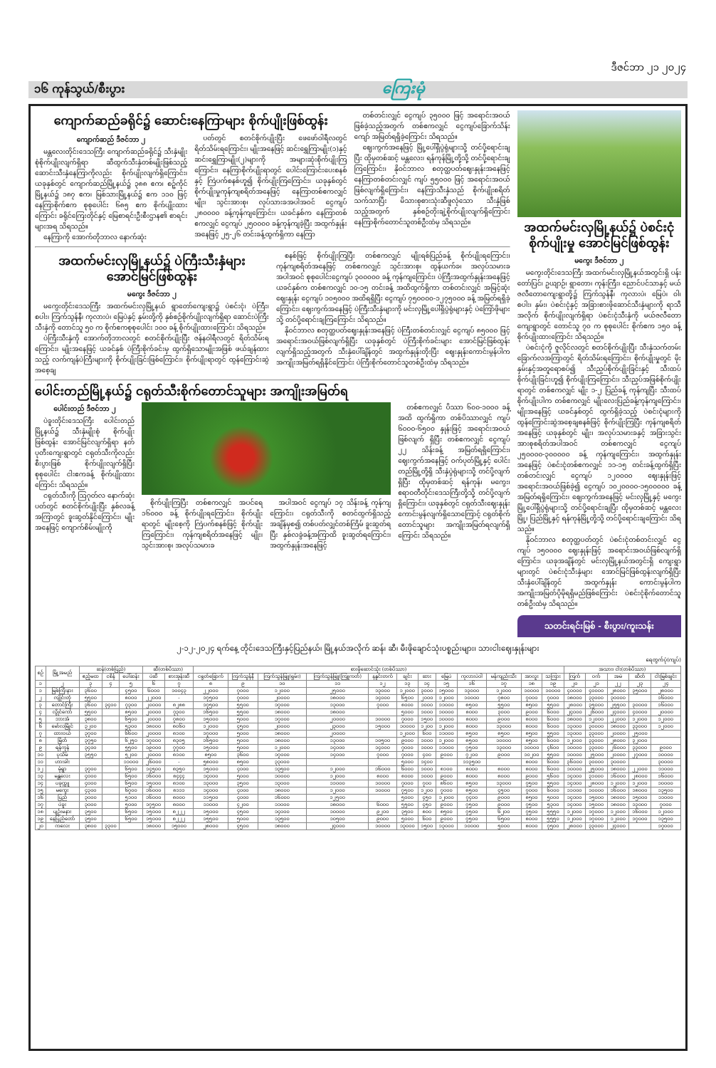ဒီဇင်ဘာ ၂၁ ၂၀၂၄
၁၆ ကုန်သွယ်/စီးပွား ကြေးမုံ
ကျောက်ဆည်ခရိုင်၌ ဆောင်းနေကြာများ စိုက်ပျိုးဖြစ်ထွန်း
ကျောက်ဆည် ဒီဇင်ဘာ ၂
မန္တလေးတိုင်းဒေသကြီး ကျောက်ဆည်ခရိုင်၌ သီးနှံမျိုးစုံစိုက်ပျိုးလျက်ရှိရာ ဆီထွက်သီးနှံတစ်မျိုးဖြစ်သည့် ဆောင်းသီးနှံနေကြာကိုလည်း စိုက်ပျိုးလျက်ရှိကြောင်း၊ ယခုနှစ်တွင် ကျောက်ဆည်မြို့နယ်၌ ၃၈၈ ဧက၊ စဉ့်ကိုင်မြို့နယ်၌ ၁၈၇ ဧက၊ မြစ်သားမြို့နယ်၌ ဧက ၁၁၀ ဖြင့် နေကြာစိုက်ဧက စုစုပေါင်း ၆၈၅ ဧက စိုက်ပျိုးထားကြောင်း ခရိုင်ကြေးတိုင်နှင့် မြေစာရင်းဦးစီးဌာန၏ စာရင်းများအရ သိရသည်။
နေကြာကို အောက်တိုဘာလ နောက်ဆုံး
ပတ်တွင် စတင်စိုက်ပျိုးပြီး ဖေဖော်ဝါရီလတွင် ရိတ်သိမ်းရကြောင်း၊ မျိုးအနေဖြင့် ဆင်းရွှေကြာမျိုး(၁)နှင့် ဆင်းရွှေကြာမျိုး(၂)များကို အများဆုံးစိုက်ပျိုးကြကြောင်း၊ နေကြာစိုက်ပျိုးရာတွင် ပေါင်းကြောင်းပေးစနစ်နှင့် ကြဲပက်စနစ်ဟူ၍ စိုက်ပျိုးကြကြောင်း၊ ယခုနှစ်တွင် စိုက်ပျိုးမှုကုန်ကျစရိတ်အနေဖြင့် နေကြာတစ်ဧကလျှင် မျိုး၊ သွင်းအားစု၊ လုပ်သားခအပါအဝင် ငွေကျပ် ၂၈၀၀၀၀ ခန့်ကုန်ကျကြောင်း၊ ယခင်နှစ်က နေကြာတစ်ဧကလျှင် ငွေကျပ် ၂၅၀၀၀၀ ခန့်ကုန်ကျခဲ့ပြီး အထွက်နှုန်းအနေဖြင့် ၂၅-၂၆ တင်းခန့်ထွက်ရှိကာ နေကြာ
တစ်တင်းလျှင် ငွေကျပ် ၃၅၀၀၀ ဖြင့် အရောင်းအဝယ်ဖြစ်ခဲ့သည့်အတွက် တစ်ဧကလျှင် ငွေကျပ်ခြောက်သိန်းကျော် အမြတ်ရရှိခဲ့ကြောင်း သိရသည်။
ဈေးကွက်အနေဖြင့် မြို့ပေါ်ရှိပွဲရုံများသို့ တင်ပို့ရောင်းချပြီး ထိုမှတစ်ဆင့် မန္တလေး၊ ရန်ကုန်မြို့တို့သို့ တင်ပို့ရောင်းချကြကြောင်း၊ နိုဝင်ဘာလ စတုတ္ထပတ်ဈေးနှုန်းအနေဖြင့် နေကြာတစ်တင်းလျှင် ကျပ် ၅၅၀၀၀ ဖြင့် အရောင်းအဝယ်ဖြစ်လျက်ရှိကြောင်း၊ နေကြာသီးနှံသည် စိုက်ပျိုးစရိတ်သက်သာပြီး မိသားစုစားသုံးဆီဖူလုံသော သီးနှံဖြစ်သည့်အတွက် နှစ်စဉ်တိုးချဲ့စိုက်ပျိုးလျက်ရှိကြောင်း နေကြာစိုက်တောင်သူတစ်ဦးထံမှ သိရသည်။
အထက်မင်းလှမြို့နယ်၌ ပဲကြီးသီးနှံများ အောင်မြင်ဖြစ်ထွန်း
မကွေး ဒီဇင်ဘာ ၂
မကွေးတိုင်းဒေသကြီး အထက်မင်းလှမြို့နယ် ရွာတော်ကျေးရွာ၌ ပဲစင်းငုံ၊ ပဲကြီး၊ စပါး၊ ကြက်သွန်နီ၊ ကုလားပဲ၊ မြေပဲနှင့် နှမ်းတို့ကို နှစ်စဉ်စိုက်ပျိုးလျက်ရှိရာ ဆောင်းပဲကြီးသီးနှံကို တောင်သူ ၅၀ က စိုက်ဧကစုစုပေါင်း ၁၀၀ ခန့် စိုက်ပျိုးထားကြောင်း သိရသည်။
ပဲကြီးသီးနှံကို အောက်တိုဘာလတွင် စတင်စိုက်ပျိုးပြီး ဇန်နဝါရီလတွင် ရိတ်သိမ်းရကြောင်း၊ မျိုးအနေဖြင့် ယခင်နှစ် ပဲကြီးစိုက်ခင်းမှ ထွက်ရှိသောမျိုးအဖြစ် ဖယ်ချန်ထားသည့် လက်ကျန်ပဲကြီးများကို စိုက်ပျိုးခြင်းဖြစ်ကြောင်း၊ စိုက်ပျိုးရာတွင် ထွန်ကြောင်းဆွဲအစေ့ချ
စနစ်ဖြင့် စိုက်ပျိုးကြပြီး တစ်ဧကလျှင် မျိုးရစ်ပြည်ခန့် စိုက်ပျိုးရကြောင်း၊ ကုန်ကျစရိတ်အနေဖြင့် တစ်ဧကလျှင် သွင်းအားစု၊ ထွန်ယက်ခ၊ အလုပ်သမားခအပါအဝင် စုစုပေါင်းငွေကျပ် ၃၀၀၀၀၀ ခန့် ကုန်ကျကြောင်း၊ ပဲကြီးအထွက်နှုန်းအနေဖြင့် ယခင်နှစ်က တစ်ဧကလျှင် ၁၀-၁၅ တင်းခန့် အထိထွက်ရှိကာ တစ်တင်းလျှင် အမြင့်ဆုံးဈေးနှုန်း ငွေကျပ် ၁၀၅၀၀၀ အထိရရှိပြီး ငွေကျပ် ၇၅၀၀၀၀-၁၂၇၅၀၀၀ ခန့် အမြတ်ရရှိခဲ့ကြောင်း၊ ဈေးကွက်အနေဖြင့် ပဲကြီးသီးနှံများကို မင်းလှမြို့ပေါ်ရှိပွဲရုံများနှင့် ပဲကြော်ဖိုများသို့ တင်ပို့ရောင်းချကြကြောင်း သိရသည်။
နိုဝင်ဘာလ စတုတ္ထပတ်ဈေးနှုန်းအနေဖြင့် ပဲကြီးတစ်တင်းလျှင် ငွေကျပ် ၈၅၀၀၀ ဖြင့် အရောင်းအဝယ်ဖြစ်လျက်ရှိပြီး ယခုနှစ်တွင် ပဲကြီးစိုက်ခင်းများ အောင်မြင်ဖြစ်ထွန်းလျက်ရှိသည့်အတွက် သီးနှံပေါ်ချိန်တွင် အထွက်နှုန်းတိုးပြီး ဈေးနှုန်းကောင်းမွန်ပါက အကျိုးအမြတ်ရရှိနိုင်ကြောင်း ပဲကြီးစိုက်တောင်သူတစ်ဦးထံမှ သိရသည်။
ပေါင်းတည်မြို့နယ်၌ ငရုတ်သီးစိုက်တောင်သူများ အကျိုးအမြတ်ရ
ပေါင်းတည် ဒီဇင်ဘာ ၂
ပဲခူးတိုင်းဒေသကြီး ပေါင်းတည်မြို့နယ်၌ သီးနှံမျိုးစုံ စိုက်ပျိုးဖြစ်ထွန်း အောင်မြင်လျက်ရှိရာ နတ်ပုတီးကျေးရွာတွင် ငရုတ်သီးကိုလည်း စီးပွားဖြစ် စိုက်ပျိုးလျက်ရှိပြီး စုစုပေါင်း ငါးဧကခန့် စိုက်ပျိုးထားကြောင်း သိရသည်။
ငရုတ်သီးကို ဩဂုတ်လ နောက်ဆုံးပတ်တွင် စတင်စိုက်ပျိုးပြီး နှစ်လခန့်အကြာတွင် ခူးဆွတ်နိုင်ကြောင်း၊ မျိုးအနေဖြင့် ကျောက်စိမ်းမျိုးကို
စိုက်ပျိုးကြပြီး တစ်ဧကလျှင် အပင်ရေ ၁၆၀၀၀ ခန့် စိုက်ပျိုးရကြောင်း၊ စိုက်ပျိုးရာတွင် မျိုးစေ့ကို ကြဲပက်စနစ်ဖြင့် စိုက်ပျိုးကြကြောင်း၊ ကုန်ကျစရိတ်အနေဖြင့် မျိုး၊ သွင်းအားစု၊ အလုပ်သမားခ
အပါအဝင် ငွေကျပ် ၁၇ သိန်းခန့် ကုန်ကျကြောင်း၊ ငရုတ်သီးကို စတင်ထွက်ရှိသည့် အချိန်မှစ၍ တစ်ပတ်လျှင်တစ်ကြိမ် ခူးဆွတ်ရပြီး နှစ်လခွဲခန့်အကြာထိ ခူးဆွတ်ရကြောင်း၊ အထွက်နှုန်းအနေဖြင့်
တစ်ဧကလျှင် ပိဿာ ၆၀၀-၁၀၀၀ ခန့်အထိ ထွက်ရှိကာ တစ်ပိဿာလျှင် ကျပ် ၆၀၀၀-၆၅၀၀ နှုန်းဖြင့် အရောင်းအဝယ်ဖြစ်လျက် ရှိပြီး တစ်ဧကလျှင် ငွေကျပ် ၂၂ သိန်းခန့် အမြတ်ရရှိကြောင်း၊ ဈေးကွက်အနေဖြင့် ဝက်ပုတ်မြို့နှင့် ပေါင်းတည်မြို့တို့ရှိ သီးနှံပွဲရုံများသို့ တင်ပို့လျက်ရှိပြီး ထိုမှတစ်ဆင့် ရန်ကုန်၊ မကွေး၊ ဧရာဝတီတိုင်းဒေသကြီးတို့သို့ တင်ပို့လျက်ရှိကြောင်း၊ ယခုနှစ်တွင် ငရုတ်သီးဈေးနှုန်း ကောင်းမွန်လျက်ရှိသောကြောင့် ငရုတ်စိုက်တောင်သူများ အကျိုးအမြတ်ရလျက်ရှိကြောင်း သိရသည်။
အထက်မင်းလှမြို့နယ်၌ ပဲစင်းငုံစိုက်ပျိုးမှု အောင်မြင်ဖြစ်ထွန်း
မကွေး ဒီဇင်ဘာ ၂
မကွေးတိုင်းဒေသကြီး အထက်မင်းလှမြို့နယ်အတွင်းရှိ ပန်းတော်ပြင်၊ ဥယျာဉ်၊ ရွာတော၊ ကုန်းကြီး၊ ညောင်ပင်သာနှင့် မယ်ဇလီတောကျေးရွာတို့၌ ကြက်သွန်နီ၊ ကုလားပဲ၊ မြေပဲ၊ ဝါ၊ စပါး၊ နှမ်း၊ ပဲစင်းငုံနှင့် အခြားစားဖိုဆောင်သီးနှံများကို ရာသီအလိုက် စိုက်ပျိုးလျက်ရှိရာ ပဲစင်းငုံသီးနှံကို မယ်ဇလီတောကျေးရွာတွင် တောင်သူ ၇၀ က စုစုပေါင်း စိုက်ဧက ၁၅၀ ခန့် စိုက်ပျိုးထားကြောင်း သိရသည်။
ပဲစင်းငုံကို ဇူလိုင်လတွင် စတင်စိုက်ပျိုးပြီး သီးနှံသက်တမ်း ခြောက်လအကြာတွင် ရိတ်သိမ်းရကြောင်း၊ စိုက်ပျိုးမှုတွင် မိုးနှမ်းနှင့်အတူရောစပ်၍ သီးညှပ်စိုက်ပျိုးခြင်းနှင့် သီးထပ်စိုက်ပျိုးခြင်းဟူ၍ စိုက်ပျိုးကြကြောင်း၊ သီးညှပ်အဖြစ်စိုက်ပျိုးရာတွင် တစ်ဧကလျှင် မျိုး ၁-၂ ပြည်ခန့် ကုန်ကျပြီး သီးထပ်စိုက်ပျိုးပါက တစ်ဧကလျှင် မျိုးလေးပြည်ခန့်ကုန်ကျကြောင်း၊ မျိုးအနေဖြင့် ယခင်နှစ်တွင် ထွက်ရှိခဲ့သည့် ပဲစင်းငုံများကို ထွန်ကြောင်းဆွဲအစေ့ချစနစ်ဖြင့် စိုက်ပျိုးကြပြီး ကုန်ကျစရိတ်အနေဖြင့် ယခုနှစ်တွင် မျိုး၊ အလုပ်သမားခနှင့် အခြားသွင်းအားစုစရိတ်အပါအဝင် တစ်ဧကလျှင် ငွေကျပ် ၂၅၀၀၀၀-၃၀၀၀၀၀ ခန့် ကုန်ကျကြောင်း၊ အထွက်နှုန်းအနေဖြင့် ပဲစင်းငုံတစ်ဧကလျှင် ၁၁-၁၅ တင်းခန့်ထွက်ရှိပြီး တစ်တင်းလျှင် ငွေကျပ် ၁၂၀၀၀၀ ဈေးနှုန်းဖြင့် အရောင်းအဝယ်ဖြစ်ခဲ့၍ ငွေကျပ် ၁၀၂၀၀၀၀-၁၅၀၀၀၀၀ ခန့်အမြတ်ရရှိကြောင်း၊ ဈေးကွက်အနေဖြင့် မင်းလှမြို့နှင့် မကွေးမြို့ပေါ်ရှိပွဲရုံများသို့ တင်ပို့ရောင်းချပြီး ထိုမှတစ်ဆင့် မန္တလေးမြို့၊ ပြည်မြို့နှင့် ရန်ကုန်မြို့တို့သို့ တင်ပို့ရောင်းချကြောင်း သိရသည်။
နိုဝင်ဘာလ စတုတ္ထပတ်တွင် ပဲစင်းငုံတစ်တင်းလျှင် ငွေကျပ် ၁၅၀၀၀၀ ဈေးနှုန်းဖြင့် အရောင်းအဝယ်ဖြစ်လျက်ရှိကြောင်း၊ ယခုအချိန်တွင် မင်းလှမြို့နယ်အတွင်းရှိ ကျေးရွာများတွင် ပဲစင်းငုံသီးနှံများ အောင်မြင်ဖြစ်ထွန်းလျက်ရှိပြီး သီးနှံပေါ်ချိန်တွင် အထွက်နှုန်း ကောင်းမွန်ပါက အကျိုးအမြတ်ပိုမိုရရှိမည်ဖြစ်ကြောင်း ပဲစင်းငုံစိုက်တောင်သူတစ်ဦးထံမှ သိရသည်။
သတင်းရင်းမြစ် - စီးပွား/ကူးသန်း
၂-၁၂-၂၀၂၄ ရက်နေ့ တိုင်းဒေသကြီးနှင့်ပြည်နယ်၊ မြို့နယ်အလိုက် ဆန်၊ ဆီ၊ မီးဖိုချောင်သုံးပစ္စည်းများ၊ သားငါးဈေးနှုန်းများ
ရေတွက်ပုံ(ကျပ်)
| စဉ် | မြို့အမည် | ဆန်(တစ်ပြည်) | | | ဆီ(တစ်ပိဿာ) | | စားဖိုဆောင်သုံး (တစ်ပိဿာ) | | | | | | | | | | | | အသား၊ ငါး(တစ်ပိဿာ) | | | | |
| --- | --- | --- | --- | --- | --- | --- | --- | --- | --- | --- | --- | --- | --- | --- | --- | --- | --- | --- | --- | --- | --- | --- | --- |
| | | ဧည့်မထ | ငစိန် | ပေါ်ဆန်း | ပဲဆီ | စားအုန်းဆီ | ငရုတ်ခြောက် | ကြက်သွန်နီ | ကြက်သွန်ဖြူ(ရှမ်း) | ကြက်သွန်ဖြူ(ကြူကတ်) | နနွင်းတက် | ချင်း | ဆား | မြေပဲ | ကုလားပဲဝါ | မန်ကျည်းသီး | အာလူး | သကြား | ကြက် | ဝက် | အမဲ | ဆိတ် | ငါးမြစ်ချင်း |
| ၁ | ၂ | ၃ | ၄ | ၅ | ၆ | ၇ | ၈ | ၉ | ၁၀ | ၁၁ | ၁၂ | ၁၃ | ၁၄ | ၁၅ | ၁၆ | ၁၇ | ၁၈ | ၁၉ | ၂၀ | ၂၁ | ၂၂ | ၂၃ | ၂၄ |
| ၁ | မြစ်ကြီးနား | ၃၆၀၀ | | ၄၅၀၀ | ၆၀၀၀ | ၁၀၀၄၃ | ၂၂၀၀၀ | ၇၀၀၀ | ၁၂၀၀၀ | ၂၅၀၀၀ | ၁၃၀၀၀ | ၁၂၀၀၀ | ၃၀၀၀ | ၁၅၀၀၀ | ၁၃၀၀၀ | ၁၂၀၀၀ | ၁၀၀၀၀ | ၁၀၀၀၀ | ၄၀၀၀၀ | ၄၀၀၀၀ | ၂၈၀၀၀ | ၃၅၀၀၀ | ၂၈၀၀၀ |
| ၂ | ကျိုင်းတုံ | ၅၅၀၀ | | ၈၀၀၀ | ၂၂၀၀၀ | - | ၁၇၅၀၀ | ၇၀၀၀ | ၂၀၀၀၀ | ၁၈၀၀၀ | ၁၄၀၀၀ | ၆၅၀၀ | ၂၀၀၀ | ၁၂၀၀၀ | ၁၀၀၀၀ | ၇၈၀၀ | ၇၀၀၀ | ၇၀၀၀ | ၁၈၀၀၀ | ၃၃၀၀၀ | ၃၀၀၀၀ | | ၁၆၀၀၀ |
| ၃ | တောင်ကြီး | ၃၆၀၀ | ၃၄၀၀ | ၇၃၀၀ | ၂၀၀၀၀ | ၈၂၈၈ | ၁၇၅၀၀ | ၅၅၀၀ | ၁၇၀၀၀ | ၁၃၀၀၀ | ၇၀၀၀ | ၈၀၀၀ | ၁၀၀၀ | ၁၁၀၀၀ | ၈၅၀၀ | ၅၅၀၀ | ၈၅၀၀ | ၅၅၀၀ | ၂၈၀၀၀ | ၃၅၀၀၀ | ၂၅၅၀၀ | ၃၀၀၀၀ | ၁၆၀၀၀ |
| ၄ | လွိုင်ကော် | ၅၅၀၀ | | ၈၅၀၀ | ၂၀၀၀၀ | ၇၃၀၀ | ၁၆၅၀၀ | ၅၅၀၀ | ၁၈၀၀၀ | ၁၈၀၀၀ | | ၅၀၀၀ | ၁၀၀၀ | ၁၀၀၀၀ | ၈၀၀၀ | ၃၀၀၀ | ၉၀၀၀ | ၆၀၀၀ | ၂၄၀၀၀ | ၂၆၀၀၀ | ၂၄၀၀၀ | ၄၀၀၀၀ | ၂၀၀၀၀ |
| ၅ | ဘားအံ | ၃၈၀၀ | | ၆၅၀၀ | ၂၀၀၀၀ | ၇၈၀၀ | ၁၅၀၀၀ | ၅၀၀၀ | ၁၇၀၀၀ | ၂၀၀၀၀ | ၁၀၀၀၀ | ၇၀၀၀ | ၁၅၀၀ | ၁၀၀၀၀ | ၈၀၀၀ | ၉၀၀၀ | ၈၀၀၀ | ၆၀၀၀ | ၁၈၀၀၀ | ၁၂၀၀၀ | ၂၂၀၀၀ | ၁၂၀၀၀ | ၁၂၀၀၀ |
| ၆ | မော်လမြိုင် | ၃၂၀၀ | | ၅၃၀၀ | ၁၈၀၀၀ | ၈၀၆၀ | ၁၂၀၀၀ | ၄၅၀၀ | ၂၀၀၀၀ | ၂၃၀၀၀ | ၁၅၀၀၀ | ၁၀၀၀၀ | ၁၂၀၀ | ၁၂၀၀၀ | ၈၀၀၀ | ၁၃၀၀၀ | ၈၀၀၀ | ၆၀၀၀ | ၁၃၀၀၀ | ၃၀၀၀၀ | ၁၈၀၀၀ | ၃၃၀၀၀ | ၁၂၀၀၀ |
| ၇ | ထားဝယ် | ၃၇၀၀ | | ၆၆၀၀ | ၂၀၀၀၀ | ၈၁၀၀ | ၁၇၀၀၀ | ၅၀၀၀ | ၁၈၀၀၀ | ၂၀၀၀၀ | | ၁၂၀၀၀ | ၆၀၀ | ၁၁၀၀၀ | ၈၅၀၀ | ၈၅၀၀ | ၈၅၀၀ | ၅၅၀၀ | ၁၃၀၀၀ | ၃၃၀၀၀ | ၂၀၀၀၀ | ၂၅၀၀၀ | |
| ၈ | မြိတ် | ၃၇၅၀ | | ၆၂၅၀ | ၁၇၀၀၀ | ၈၃၀၅ | ၁၆၅၀၀ | ၅၀၀၀ | ၁၈၀၀၀ | ၁၃၀၀၀ | ၁၀၅၀၀ | ၉၀၀၀ | ၁၀၀၀ | ၁၂၀၀၀ | ၈၅၀၀ | ၁၀၀၀၀ | ၈၅၀၀ | ၆၀၀၀ | ၁၂၀၀၀ | ၃၃၀၀၀ | ၂၈၀၀၀ | ၃၂၀၀၀ | |
| ၉ | ရန်ကုန် | ၃၄၀၀ | | ၅၅၀၀ | ၁၉၀၀၀ | ၇၇၀၀ | ၁၅၀၀၀ | ၅၀၀၀ | ၁၂၀၀၀ | ၁၄၀၀၀ | ၁၄၀၀၀ | ၇၀၀၀ | ၁၀၀၀ | ၁၁၀၀၀ | ၇၅၀၀ | ၁၃၀၀၀ | ၁၀၀၀၀ | ၄၆၀၀ | ၁၀၀၀၀ | ၃၃၀၀၀ | ၂၆၀၀၀ | ၃၃၀၀၀ | ၉၀၀၀ |
| ၁၀ | ပုသိမ် | ၃၅၅၀ | | ၅၂၀၀ | ၂၀၀၀၀ | ၈၁၀၀ | ၈၅၀၀ | ၃၆၀၀ | ၁၇၀၀၀ | ၁၄၀၀၀ | ၇၀၀၀ | ၇၀၀၀ | ၄၀၀ | ၉၀၀၀ | ၇၂၀၀ | ၉၀၀၀ | ၁၀၂၀၀ | ၅၅၀၀ | ၁၀၀၀၀ | ၂၅၀၀၀ | ၂၀၀၀၀ | ၂၇၀၀၀ | ၁၀၀၀၀ |
| ၁၁ | ဟားခါး | | | ၁၁၀၀၀ | ၂၆၀၀၀ | - | ၅၈၀၀၀ | ၈၅၀၀ | ၃၃၀၀၀ | | | ၅၀၀၀ | ၁၄၀၀ | | ၁၁၃၅၀၀ | | ၈၀၀၀ | ၆၀၀၀ | ၃၆၀၀၀ | ၃၀၀၀၀ | ၃၀၀၀၀ | | ၃၀၀၀၀ |
| ၁၂ | မုံရွာ | ၃၇၀၀ | | ၆၅၀၀ | ၁၄၅၀၀ | ၈၃၅၀ | ၁၅၀၀၀ | ၄၀၀၀ | ၁၃၅၀၀ | ၁၂၀၀၀ | ၁၆၀၀၀ | ၆၀၀၀ | ၁၀၀၀ | ၈၁၀၀ | ၈၀၀၀ | ၈၀၀၀ | ၈၀၀၀ | ၆၀၀၀ | ၁၀၀၀၀ | ၂၅၀၀၀ | ၁၈၀၀၀ | ၂၂၀၀၀ | ၁၁၀၀၀ |
| ၁၃ | မန္တလေး | ၄၀၀၀ | | ၆၅၀၀ | ၁၆၀၀၀ | ၈၄၄၄ | ၁၄၀၀၀ | ၅၀၀၀ | ၁၀၀၀၀ | ၁၂၀၀၀ | ၈၀၀၀ | ၈၀၀၀ | ၁၀၀၀ | ၉၀၀၀ | ၈၀၀၀ | ၈၀၀၀ | ၉၀၀၀ | ၅၆၀၀ | ၁၄၀၀၀ | ၃၁၀၀၀ | ၁၆၀၀၀ | ၂၈၀၀၀ | ၁၆၀၀၀ |
| ၁၄ | ပခုက္ကူ | ၄၀၀၀ | | ၆၅၀၀ | ၁၅၀၀၀ | ၈၁၀၀ | ၁၃၀၀၀ | ၃၅၀၀ | ၁၃၀၀၀ | ၁၁၀၀၀ | ၁၀၀၀၀ | ၇၀၀၀ | ၇၀၀ | ၈၆၀၀ | ၈၅၀၀ | ၁၃၀၀၀ | ၇၅၀၀ | ၅၅၀၀ | ၁၄၀၀၀ | ၂၈၀၀၀ | ၁၂၀၀၀ | ၁၂၀၀၀ | ၁၀၀၀၀ |
| ၁၅ | မကွေး | ၄၃၀၀ | | ၆၇၀၀ | ၁၆၀၀၀ | ၈၁၁၁ | ၁၄၀၀၀ | ၄၀၀၀ | ၁၈၀၀၀ | ၁၂၀၀၀ | ၁၀၀၀၀ | ၇၅၀၀ | ၁၂၀၀ | ၇၀၀၀ | ၈၅၀၀ | ၄၅၀၀ | ၇၀၀၀ | ၆၀၀၀ | ၁၁၀၀၀ | ၁၀၀၀၀ | ၁၆၀၀၀ | ၁၈၀၀၀ | ၁၃၅၀၀ |
| ၁၆ | ပြည် | ၃၀၀၀ | | ၅၁၀၀ | ၁၆၀၀၀ | ၈၀၀၀ | ၁၁၅၀၀ | ၄၀၀၀ | ၁၆၀၀၀ | ၁၂၅၀၀ | | ၅၀၀၀ | ၄၅၀ | ၁၂၀၀၀ | ၇၄၀၀ | ၉၀၀၀ | ၈၅၀၀ | ၅၀၀၀ | ၁၄၀၀၀ | ၁၅၀၀၀ | ၁၈၀၀၀ | ၁၅၀၀၀ | ၁၁၀၀၀ |
| ၁၇ | ပဲခူး | ၃၀၀၀ | | ၅၀၀၀ | ၁၇၅၀၀ | ၈၀၀၀ | ၁၁၀၀၀ | ၄၂၀၀ | ၁၁၀၀၀ | ၁၈၀၀၀ | ၆၀၀၀ | ၅၅၀၀ | ၄၅၀ | ၉၀၀၀ | ၇၅၀၀ | ၉၀၀၀ | ၇၅၀၀ | ၅၃၀၀ | ၁၄၀၀၀ | ၁၅၀၀၀ | ၁၈၀၀၀ | ၁၃၀၀၀ | ၇၀၀၀ |
| ၁၈ | ပျဉ်းမနား | ၃၅၀၀ | | ၆၅၀၀ | ၁၅၀၀၀ | ၈၂၂၂ | ၁၅၀၀၀ | ၄၅၀၀ | ၁၄၀၀၀ | ၁၀၀၀၀ | ၉၂၀၀ | ၃၅၀၀ | ၈၀၀ | ၈၅၀၀ | ၇၅၀၀ | ၆၂၀၀ | ၇၅၀၀ | ၅၅၅၀ | ၁၂၀၀၀ | ၁၇၀၀၀ | ၁၂၀၀၀ | ၁၆၀၀၀ | ၁၂၀၀၀ |
| ၁၉ | နေပြည်တော် | ၃၅၀၀ | | ၆၅၀၀ | ၁၅၀၀၀ | ၈၂၂၂ | ၁၅၅၀၀ | ၅၀၀၀ | ၁၃၅၀၀ | ၁၀၅၀၀ | ၉၀၀၀ | ၅၀၀၀ | ၆၀၀ | ၉၀၀၀ | ၇၅၀၀ | ၆၅၀၀ | ၈၀၀၀ | ၅၅၅၀ | ၁၂၀၀၀ | ၁၇၀၀၀ | ၁၂၀၀၀ | ၁၇၀၀၀ | ၁၃၅၀၀ |
| ၂၀ | ကလေး | ၃၈၀၀ | ၃၃၀၀ | | ၁၈၀၀၀ | ၁၅၀၀၀ | ၂၈၀၀၀ | ၄၅၀၀ | ၁၈၀၀၀ | ၂၄၀၀၀ | ၁၀၀၀၀ | ၁၃၀၀၀ | ၁၅၀၀ | ၁၃၀၀၀ | ၁၀၀၀၀ | ၅၀၀၀ | ၈၀၀၀ | ၇၅၀၀ | ၂၈၀၀၀ | ၃၃၀၀၀ | ၂၄၀၀၀ | | ၁၇၀၀၀ |